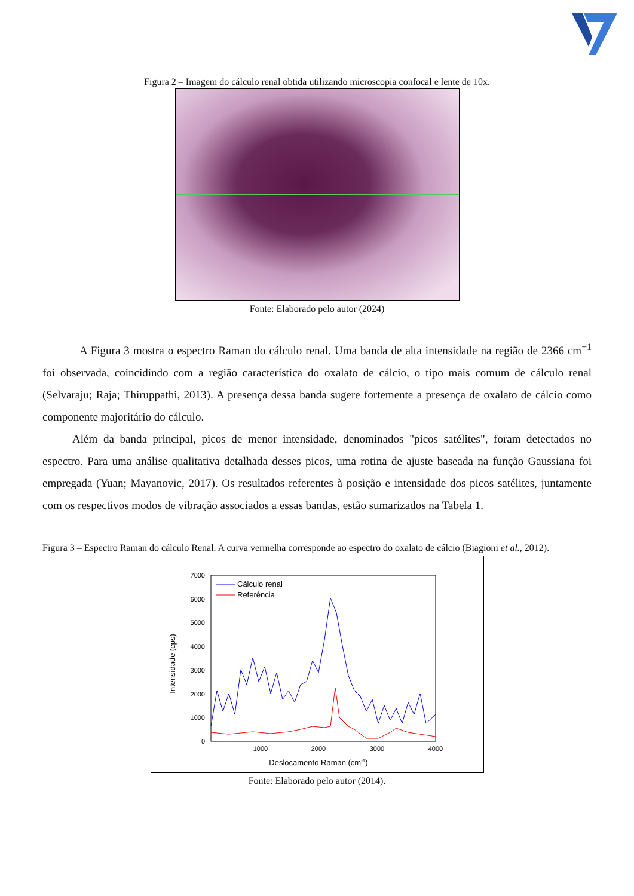Figura 2 – Imagem do cálculo renal obtida utilizando microscopia confocal e lente de 10x.
Fonte: Elaborado pelo autor (2024)
A Figura 3 mostra o espectro Raman do cálculo renal. Uma banda de alta intensidade na região de 2366 cm<sup>−1</sup> foi observada, coincidindo com a região característica do oxalato de cálcio, o tipo mais comum de cálculo renal (Selvaraju; Raja; Thiruppathi, 2013). A presença dessa banda sugere fortemente a presença de oxalato de cálcio como componente majoritário do cálculo.
Além da banda principal, picos de menor intensidade, denominados "picos satélites", foram detectados no espectro. Para uma análise qualitativa detalhada desses picos, uma rotina de ajuste baseada na função Gaussiana foi empregada (Yuan; Mayanovic, 2017). Os resultados referentes à posição e intensidade dos picos satélites, juntamente com os respectivos modos de vibração associados a essas bandas, estão sumarizados na Tabela 1.
Figura 3 – Espectro Raman do cálculo Renal. A curva vermelha corresponde ao espectro do oxalato de cálcio (Biagioni et al., 2012).
7000
6000
5000
4000
3000
2000
1000
0
1000
2000
3000
4000
Deslocamento Raman (cm-1)
Intensidade (cps)
Cálculo renal
Referência
Fonte: Elaborado pelo autor (2014).